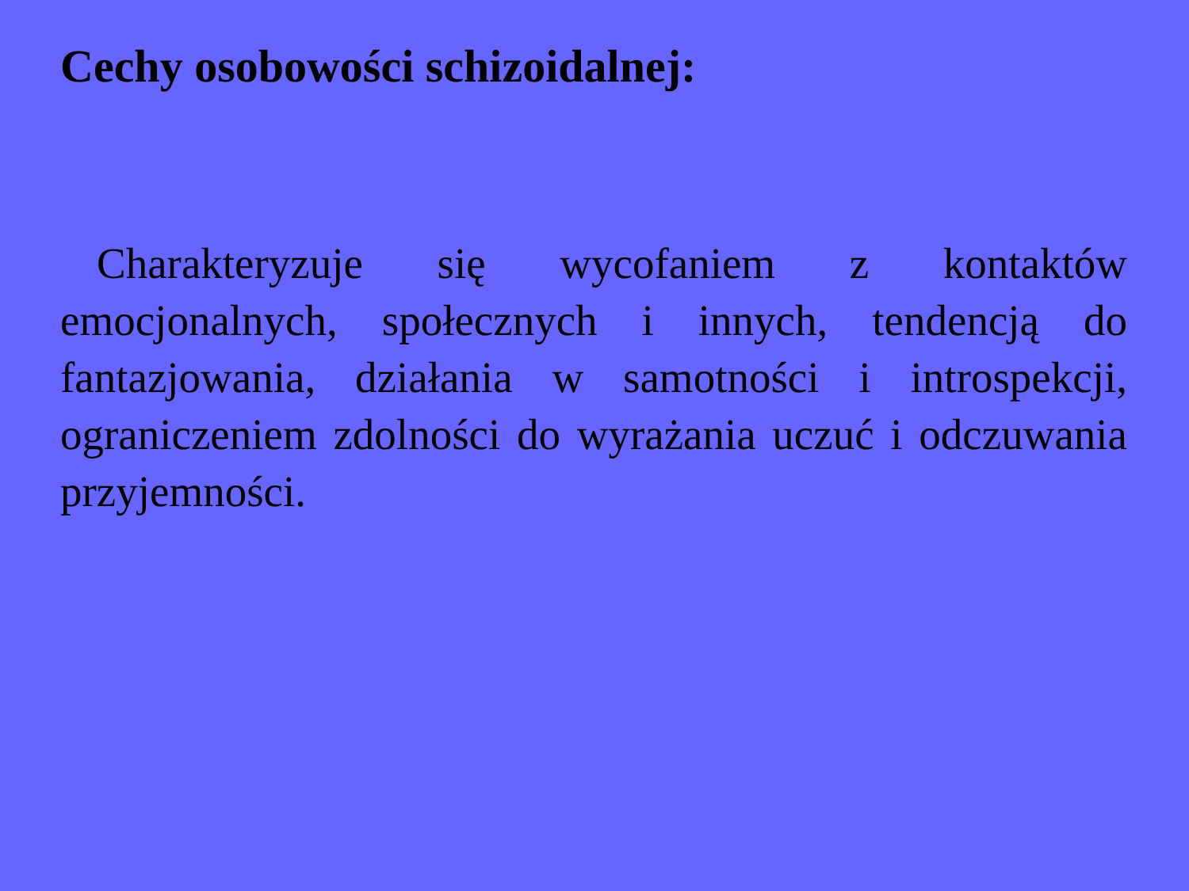Cechy osobowości schizoidalnej:
Charakteryzuje się wycofaniem z kontaktów emocjonalnych, społecznych i innych, tendencją do fantazjowania, działania w samotności i introspekcji, ograniczeniem zdolności do wyrażania uczuć i odczuwania przyjemności.